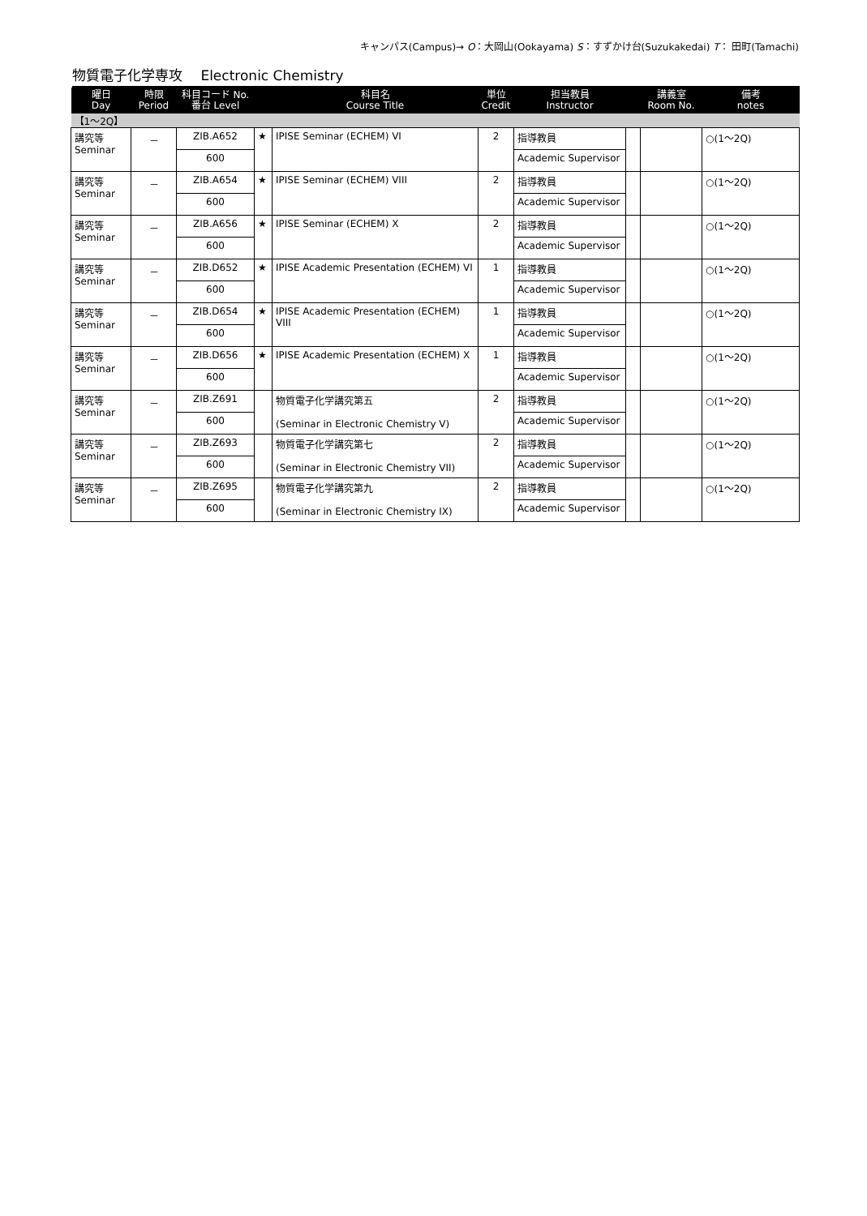キャンパス(Campus)→ O：大岡山(Ookayama) S：すずかけ台(Suzukakedai) T： 田町(Tamachi)
物質電子化学専攻　 Electronic Chemistry
| 曜日 Day | 時限 Period | 科目コード No. 番台 Level | | 科目名 Course Title | 単位 Credit | 担当教員 Instructor | | 講義室 Room No. | 備考 notes |
| --- | --- | --- | --- | --- | --- | --- | --- | --- | --- |
| 【1～2Q】 | | | | | | | | | |
| 講究等 Seminar | － | ZIB.A652 | ★ | IPISE Seminar (ECHEM) VI | 2 | 指導教員 | | | ○(1～2Q) |
| | | 600 | | | | Academic Supervisor | | | |
| 講究等 Seminar | － | ZIB.A654 | ★ | IPISE Seminar (ECHEM) VIII | 2 | 指導教員 | | | ○(1～2Q) |
| | | 600 | | | | Academic Supervisor | | | |
| 講究等 Seminar | － | ZIB.A656 | ★ | IPISE Seminar (ECHEM) X | 2 | 指導教員 | | | ○(1～2Q) |
| | | 600 | | | | Academic Supervisor | | | |
| 講究等 Seminar | － | ZIB.D652 | ★ | IPISE Academic Presentation (ECHEM) VI | 1 | 指導教員 | | | ○(1～2Q) |
| | | 600 | | | | Academic Supervisor | | | |
| 講究等 Seminar | － | ZIB.D654 | ★ | IPISE Academic Presentation (ECHEM) VIII | 1 | 指導教員 | | | ○(1～2Q) |
| | | 600 | | | | Academic Supervisor | | | |
| 講究等 Seminar | － | ZIB.D656 | ★ | IPISE Academic Presentation (ECHEM) X | 1 | 指導教員 | | | ○(1～2Q) |
| | | 600 | | | | Academic Supervisor | | | |
| 講究等 Seminar | － | ZIB.Z691 | | 物質電子化学講究第五 (Seminar in Electronic Chemistry V) | 2 | 指導教員 | | | ○(1～2Q) |
| | | 600 | | | | Academic Supervisor | | | |
| 講究等 Seminar | － | ZIB.Z693 | | 物質電子化学講究第七 (Seminar in Electronic Chemistry VII) | 2 | 指導教員 | | | ○(1～2Q) |
| | | 600 | | | | Academic Supervisor | | | |
| 講究等 Seminar | － | ZIB.Z695 | | 物質電子化学講究第九 (Seminar in Electronic Chemistry IX) | 2 | 指導教員 | | | ○(1～2Q) |
| | | 600 | | | | Academic Supervisor | | | |